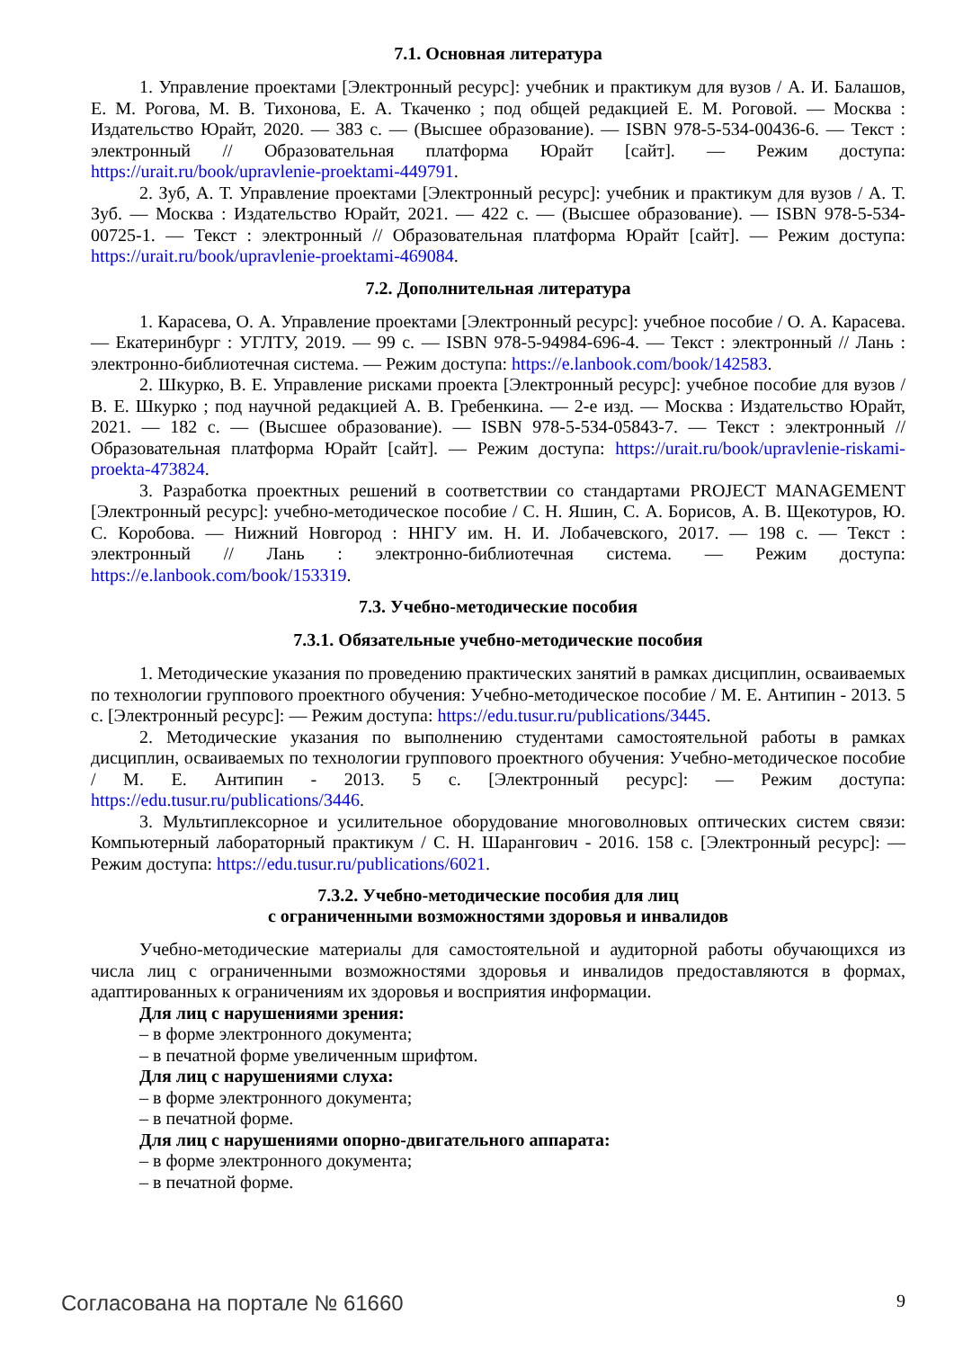7.1. Основная литература
1. Управление проектами [Электронный ресурс]: учебник и практикум для вузов / А. И. Балашов, Е. М. Рогова, М. В. Тихонова, Е. А. Ткаченко ; под общей редакцией Е. М. Роговой. — Москва : Издательство Юрайт, 2020. — 383 с. — (Высшее образование). — ISBN 978-5-534-00436-6. — Текст : электронный // Образовательная платформа Юрайт [сайт]. — Режим доступа: https://urait.ru/book/upravlenie-proektami-449791.
2. Зуб, А. Т. Управление проектами [Электронный ресурс]: учебник и практикум для вузов / А. Т. Зуб. — Москва : Издательство Юрайт, 2021. — 422 с. — (Высшее образование). — ISBN 978-5-534-00725-1. — Текст : электронный // Образовательная платформа Юрайт [сайт]. — Режим доступа: https://urait.ru/book/upravlenie-proektami-469084.
7.2. Дополнительная литература
1. Карасева, О. А. Управление проектами [Электронный ресурс]: учебное пособие / О. А. Карасева. — Екатеринбург : УГЛТУ, 2019. — 99 с. — ISBN 978-5-94984-696-4. — Текст : электронный // Лань : электронно-библиотечная система. — Режим доступа: https://e.lanbook.com/book/142583.
2. Шкурко, В. Е. Управление рисками проекта [Электронный ресурс]: учебное пособие для вузов / В. Е. Шкурко ; под научной редакцией А. В. Гребенкина. — 2-е изд. — Москва : Издательство Юрайт, 2021. — 182 с. — (Высшее образование). — ISBN 978-5-534-05843-7. — Текст : электронный // Образовательная платформа Юрайт [сайт]. — Режим доступа: https://urait.ru/book/upravlenie-riskami-proekta-473824.
3. Разработка проектных решений в соответствии со стандартами PROJECT MANAGEMENT [Электронный ресурс]: учебно-методическое пособие / С. Н. Яшин, С. А. Борисов, А. В. Щекотуров, Ю. С. Коробова. — Нижний Новгород : ННГУ им. Н. И. Лобачевского, 2017. — 198 с. — Текст : электронный // Лань : электронно-библиотечная система. — Режим доступа: https://e.lanbook.com/book/153319.
7.3. Учебно-методические пособия
7.3.1. Обязательные учебно-методические пособия
1. Методические указания по проведению практических занятий в рамках дисциплин, осваиваемых по технологии группового проектного обучения: Учебно-методическое пособие / М. Е. Антипин - 2013. 5 с. [Электронный ресурс]: — Режим доступа: https://edu.tusur.ru/publications/3445.
2. Методические указания по выполнению студентами самостоятельной работы в рамках дисциплин, осваиваемых по технологии группового проектного обучения: Учебно-методическое пособие / М. Е. Антипин - 2013. 5 с. [Электронный ресурс]: — Режим доступа: https://edu.tusur.ru/publications/3446.
3. Мультиплексорное и усилительное оборудование многоволновых оптических систем связи: Компьютерный лабораторный практикум / С. Н. Шарангович - 2016. 158 с. [Электронный ресурс]: — Режим доступа: https://edu.tusur.ru/publications/6021.
7.3.2. Учебно-методические пособия для лиц
с ограниченными возможностями здоровья и инвалидов
Учебно-методические материалы для самостоятельной и аудиторной работы обучающихся из числа лиц с ограниченными возможностями здоровья и инвалидов предоставляются в формах, адаптированных к ограничениям их здоровья и восприятия информации.
Для лиц с нарушениями зрения:
– в форме электронного документа;
– в печатной форме увеличенным шрифтом.
Для лиц с нарушениями слуха:
– в форме электронного документа;
– в печатной форме.
Для лиц с нарушениями опорно-двигательного аппарата:
– в форме электронного документа;
– в печатной форме.
Согласована на портале № 61660 9